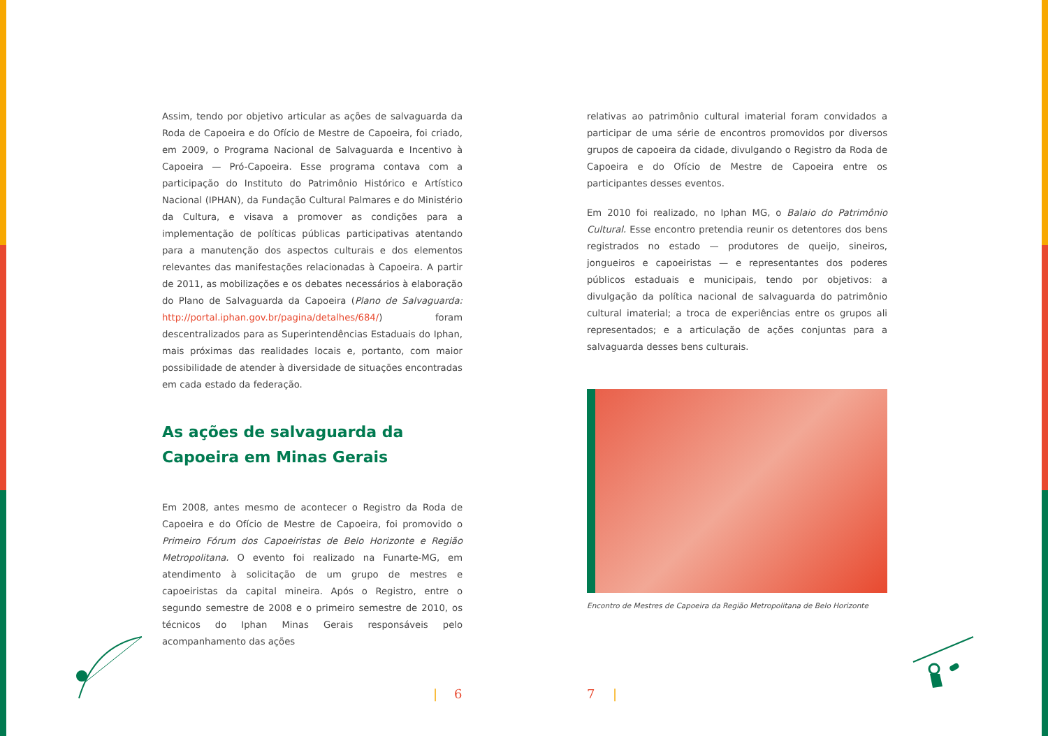Assim, tendo por objetivo articular as ações de salvaguarda da Roda de Capoeira e do Ofício de Mestre de Capoeira, foi criado, em 2009, o Programa Nacional de Salvaguarda e Incentivo à Capoeira — Pró-Capoeira. Esse programa contava com a participação do Instituto do Patrimônio Histórico e Artístico Nacional (IPHAN), da Fundação Cultural Palmares e do Ministério da Cultura, e visava a promover as condições para a implementação de políticas públicas participativas atentando para a manutenção dos aspectos culturais e dos elementos relevantes das manifestações relacionadas à Capoeira. A partir de 2011, as mobilizações e os debates necessários à elaboração do Plano de Salvaguarda da Capoeira (Plano de Salvaguarda: http://portal.iphan.gov.br/pagina/detalhes/684/) foram descentralizados para as Superintendências Estaduais do Iphan, mais próximas das realidades locais e, portanto, com maior possibilidade de atender à diversidade de situações encontradas em cada estado da federação.
As ações de salvaguarda da
Capoeira em Minas Gerais
Em 2008, antes mesmo de acontecer o Registro da Roda de Capoeira e do Ofício de Mestre de Capoeira, foi promovido o Primeiro Fórum dos Capoeiristas de Belo Horizonte e Região Metropolitana. O evento foi realizado na Funarte-MG, em atendimento à solicitação de um grupo de mestres e capoeiristas da capital mineira. Após o Registro, entre o segundo semestre de 2008 e o primeiro semestre de 2010, os técnicos do Iphan Minas Gerais responsáveis pelo acompanhamento das ações
relativas ao patrimônio cultural imaterial foram convidados a participar de uma série de encontros promovidos por diversos grupos de capoeira da cidade, divulgando o Registro da Roda de Capoeira e do Ofício de Mestre de Capoeira entre os participantes desses eventos.
Em 2010 foi realizado, no Iphan MG, o Balaio do Patrimônio Cultural. Esse encontro pretendia reunir os detentores dos bens registrados no estado — produtores de queijo, sineiros, jongueiros e capoeiristas — e representantes dos poderes públicos estaduais e municipais, tendo por objetivos: a divulgação da política nacional de salvaguarda do patrimônio cultural imaterial; a troca de experiências entre os grupos ali representados; e a articulação de ações conjuntas para a salvaguarda desses bens culturais.
Encontro de Mestres de Capoeira da Região Metropolitana de Belo Horizonte
| 6 7 |